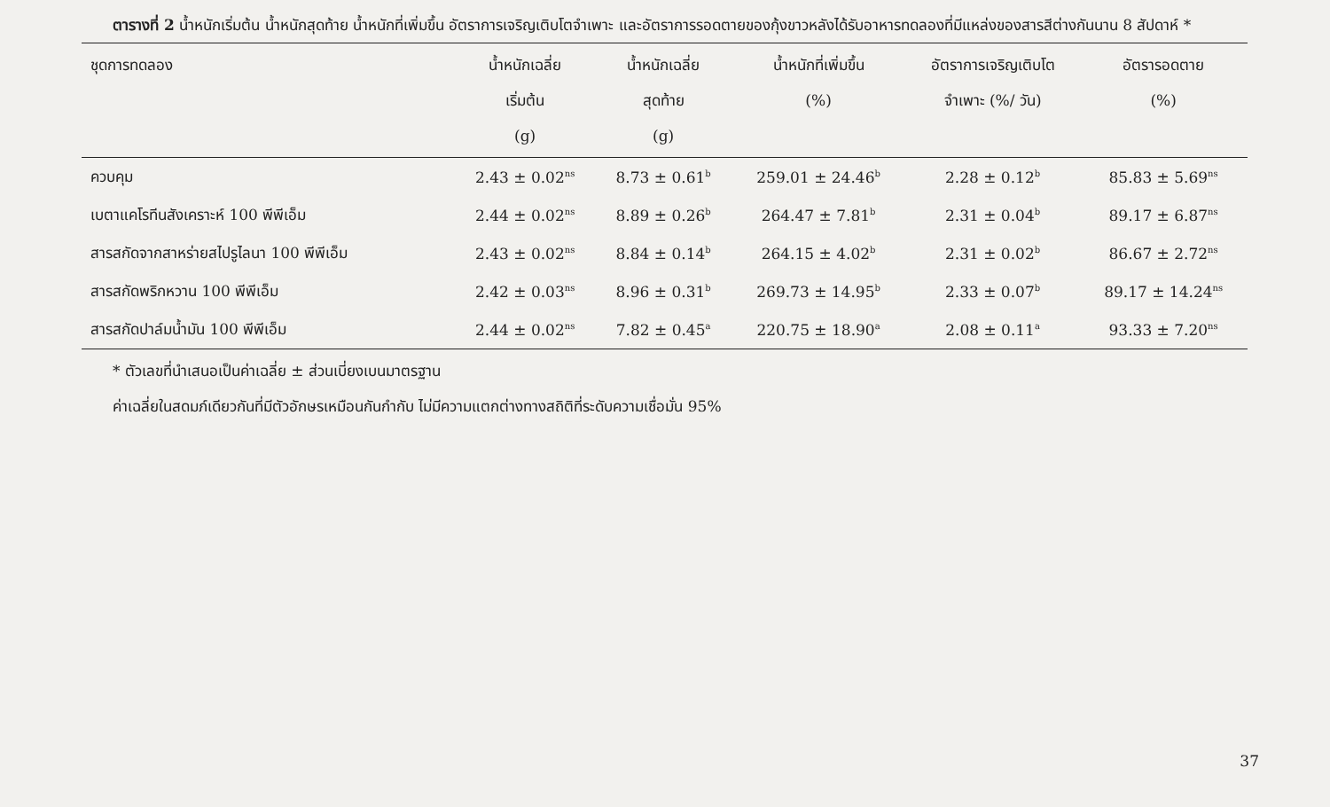ตารางที่ 2 น้ำหนักเริ่มต้น น้ำหนักสุดท้าย น้ำหนักที่เพิ่มขึ้น อัตราการเจริญเติบโตจำเพาะ และอัตราการรอดตายของกุ้งขาวหลังได้รับอาหารทดลองที่มีแหล่งของสารสีต่างกันนาน 8 สัปดาห์ *
| ชุดการทดลอง | น้ำหนักเฉลี่ย เริ่มต้น (g) | น้ำหนักเฉลี่ย สุดท้าย (g) | น้ำหนักที่เพิ่มขึ้น (%) | อัตราการเจริญเติบโต จำเพาะ (%/ วัน) | อัตรารอดตาย (%) |
| --- | --- | --- | --- | --- | --- |
| ควบคุม | 2.43 ± 0.02<sup>ns</sup> | 8.73 ± 0.61<sup>b</sup> | 259.01 ± 24.46<sup>b</sup> | 2.28 ± 0.12<sup>b</sup> | 85.83 ± 5.69<sup>ns</sup> |
| เบตาแคโรทีนสังเคราะห์ 100 พีพีเอ็ม | 2.44 ± 0.02<sup>ns</sup> | 8.89 ± 0.26<sup>b</sup> | 264.47 ± 7.81<sup>b</sup> | 2.31 ± 0.04<sup>b</sup> | 89.17 ± 6.87<sup>ns</sup> |
| สารสกัดจากสาหร่ายสไปรูไลนา 100 พีพีเอ็ม | 2.43 ± 0.02<sup>ns</sup> | 8.84 ± 0.14<sup>b</sup> | 264.15 ± 4.02<sup>b</sup> | 2.31 ± 0.02<sup>b</sup> | 86.67 ± 2.72<sup>ns</sup> |
| สารสกัดพริกหวาน 100 พีพีเอ็ม | 2.42 ± 0.03<sup>ns</sup> | 8.96 ± 0.31<sup>b</sup> | 269.73 ± 14.95<sup>b</sup> | 2.33 ± 0.07<sup>b</sup> | 89.17 ± 14.24<sup>ns</sup> |
| สารสกัดปาล์มน้ำมัน 100 พีพีเอ็ม | 2.44 ± 0.02<sup>ns</sup> | 7.82 ± 0.45<sup>a</sup> | 220.75 ± 18.90<sup>a</sup> | 2.08 ± 0.11<sup>a</sup> | 93.33 ± 7.20<sup>ns</sup> |
* ตัวเลขที่นำเสนอเป็นค่าเฉลี่ย ± ส่วนเบี่ยงเบนมาตรฐาน
ค่าเฉลี่ยในสดมภ์เดียวกันที่มีตัวอักษรเหมือนกันกำกับ ไม่มีความแตกต่างทางสถิติที่ระดับความเชื่อมั่น 95%
37